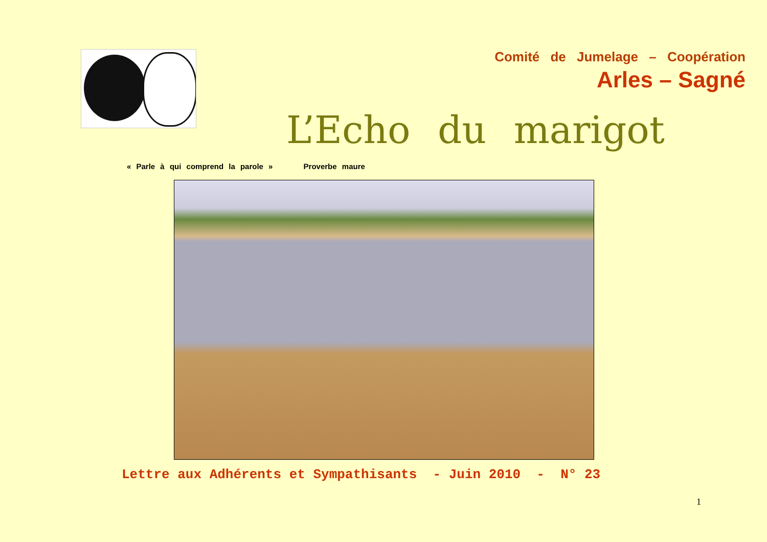Comité de Jumelage – Coopération
Arles – Sagné
L’Echo du marigot
« Parle à qui comprend la parole » Proverbe maure
Lettre aux Adhérents et Sympathisants - Juin 2010 - N° 23
1